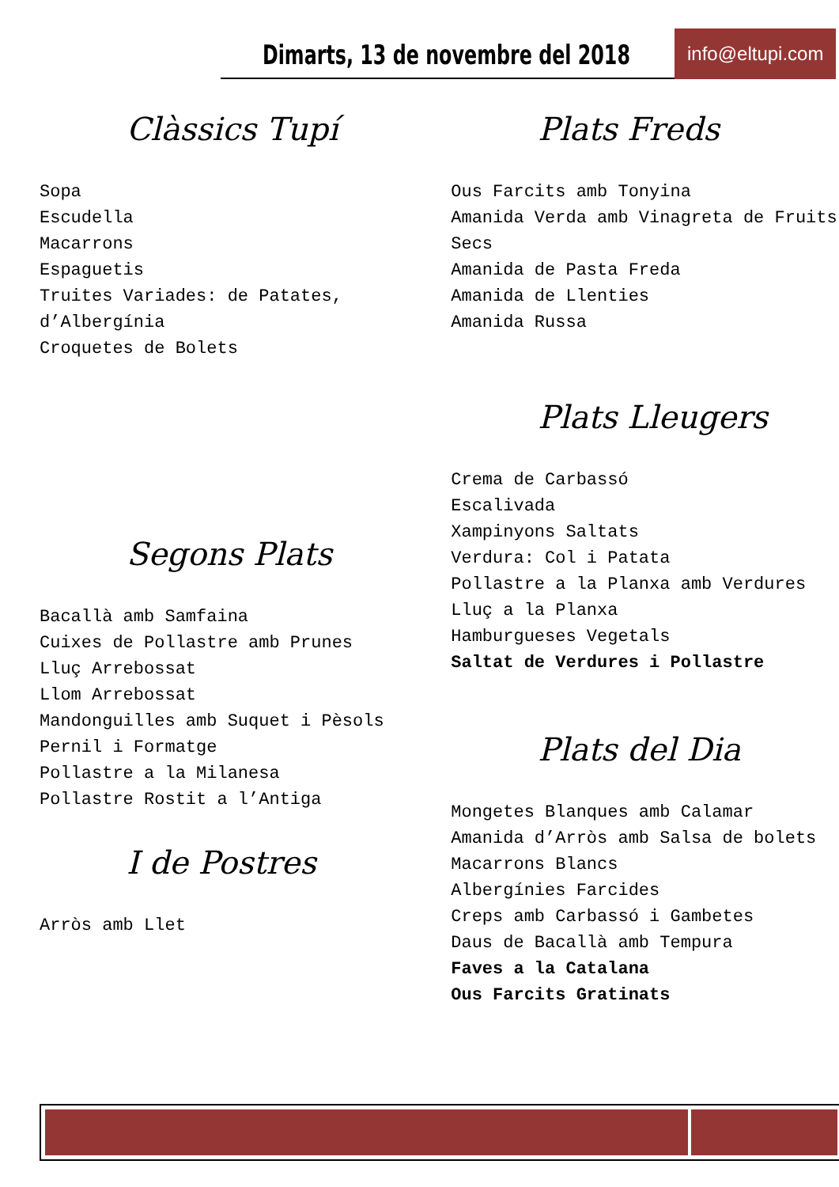Dimarts, 13 de novembre del 2018
info@eltupi.com
Clàssics Tupí
Sopa
Escudella
Macarrons
Espaguetis
Truites Variades: de Patates, d’Albergínia
Croquetes de Bolets
Segons Plats
Bacallà amb Samfaina
Cuixes de Pollastre amb Prunes
Lluç Arrebossat
Llom Arrebossat
Mandonguilles amb Suquet i Pèsols
Pernil i Formatge
Pollastre a la Milanesa
Pollastre Rostit a l’Antiga
I de Postres
Arròs amb Llet
Plats Freds
Ous Farcits amb Tonyina
Amanida Verda amb Vinagreta de Fruits Secs
Amanida de Pasta Freda
Amanida de Llenties
Amanida Russa
Plats Lleugers
Crema de Carbassó
Escalivada
Xampinyons Saltats
Verdura: Col i Patata
Pollastre a la Planxa amb Verdures
Lluç a la Planxa
Hamburgueses Vegetals
Saltat de Verdures i Pollastre
Plats del Dia
Mongetes Blanques amb Calamar
Amanida d’Arròs amb Salsa de bolets
Macarrons Blancs
Albergínies Farcides
Creps amb Carbassó i Gambetes
Daus de Bacallà amb Tempura
Faves a la Catalana
Ous Farcits Gratinats